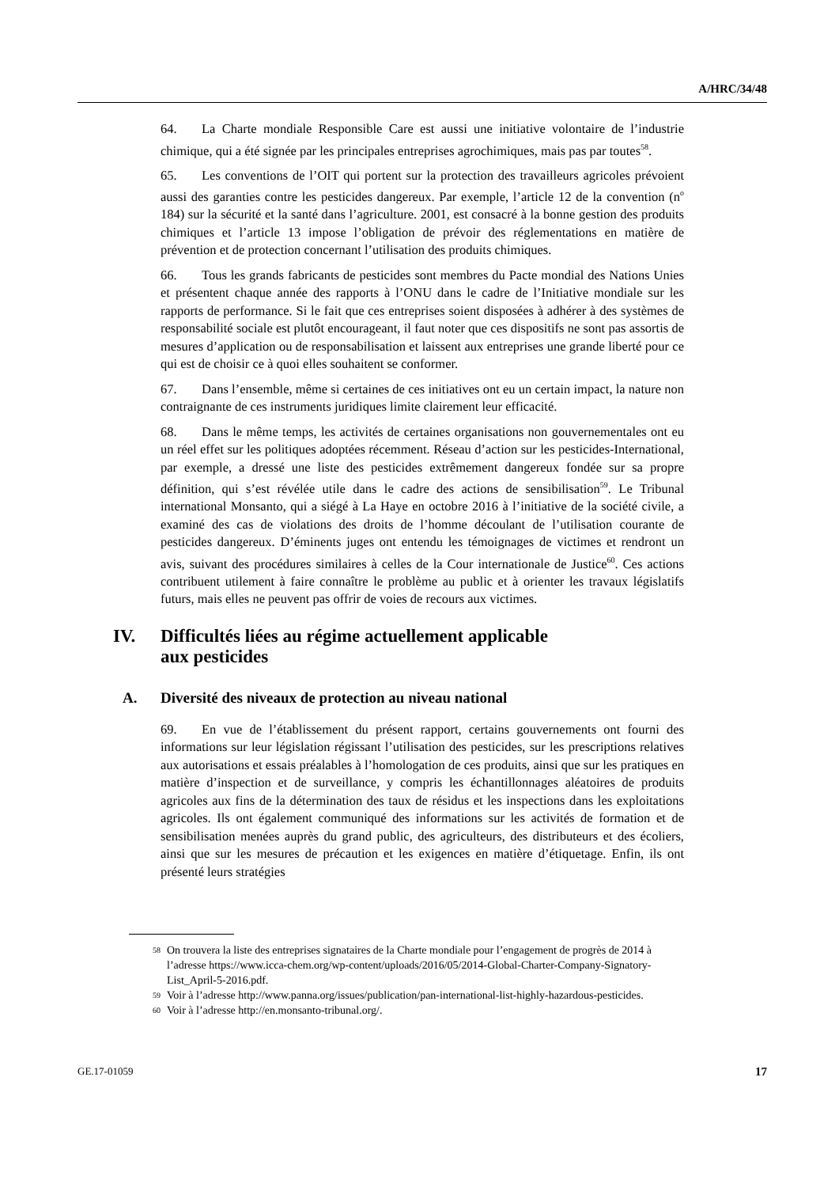A/HRC/34/48
64. La Charte mondiale Responsible Care est aussi une initiative volontaire de l’industrie chimique, qui a été signée par les principales entreprises agrochimiques, mais pas par toutes<sup>58</sup>.
65. Les conventions de l’OIT qui portent sur la protection des travailleurs agricoles prévoient aussi des garanties contre les pesticides dangereux. Par exemple, l’article 12 de la convention (n<sup>o</sup> 184) sur la sécurité et la santé dans l’agriculture. 2001, est consacré à la bonne gestion des produits chimiques et l’article 13 impose l’obligation de prévoir des réglementations en matière de prévention et de protection concernant l’utilisation des produits chimiques.
66. Tous les grands fabricants de pesticides sont membres du Pacte mondial des Nations Unies et présentent chaque année des rapports à l’ONU dans le cadre de l’Initiative mondiale sur les rapports de performance. Si le fait que ces entreprises soient disposées à adhérer à des systèmes de responsabilité sociale est plutôt encourageant, il faut noter que ces dispositifs ne sont pas assortis de mesures d’application ou de responsabilisation et laissent aux entreprises une grande liberté pour ce qui est de choisir ce à quoi elles souhaitent se conformer.
67. Dans l’ensemble, même si certaines de ces initiatives ont eu un certain impact, la nature non contraignante de ces instruments juridiques limite clairement leur efficacité.
68. Dans le même temps, les activités de certaines organisations non gouvernementales ont eu un réel effet sur les politiques adoptées récemment. Réseau d’action sur les pesticides-International, par exemple, a dressé une liste des pesticides extrêmement dangereux fondée sur sa propre définition, qui s’est révélée utile dans le cadre des actions de sensibilisation<sup>59</sup>. Le Tribunal international Monsanto, qui a siégé à La Haye en octobre 2016 à l’initiative de la société civile, a examiné des cas de violations des droits de l’homme découlant de l’utilisation courante de pesticides dangereux. D’éminents juges ont entendu les témoignages de victimes et rendront un avis, suivant des procédures similaires à celles de la Cour internationale de Justice<sup>60</sup>. Ces actions contribuent utilement à faire connaître le problème au public et à orienter les travaux législatifs futurs, mais elles ne peuvent pas offrir de voies de recours aux victimes.
IV. Difficultés liées au régime actuellement applicable
aux pesticides
A. Diversité des niveaux de protection au niveau national
69. En vue de l’établissement du présent rapport, certains gouvernements ont fourni des informations sur leur législation régissant l’utilisation des pesticides, sur les prescriptions relatives aux autorisations et essais préalables à l’homologation de ces produits, ainsi que sur les pratiques en matière d’inspection et de surveillance, y compris les échantillonnages aléatoires de produits agricoles aux fins de la détermination des taux de résidus et les inspections dans les exploitations agricoles. Ils ont également communiqué des informations sur les activités de formation et de sensibilisation menées auprès du grand public, des agriculteurs, des distributeurs et des écoliers, ainsi que sur les mesures de précaution et les exigences en matière d’étiquetage. Enfin, ils ont présenté leurs stratégies
58 On trouvera la liste des entreprises signataires de la Charte mondiale pour l’engagement de progrès de 2014 à l’adresse https://www.icca-chem.org/wp-content/uploads/2016/05/2014-Global-Charter-Company-Signatory-List_April-5-2016.pdf.
59 Voir à l’adresse http://www.panna.org/issues/publication/pan-international-list-highly-hazardous-pesticides.
60 Voir à l’adresse http://en.monsanto-tribunal.org/.
GE.17-01059 17